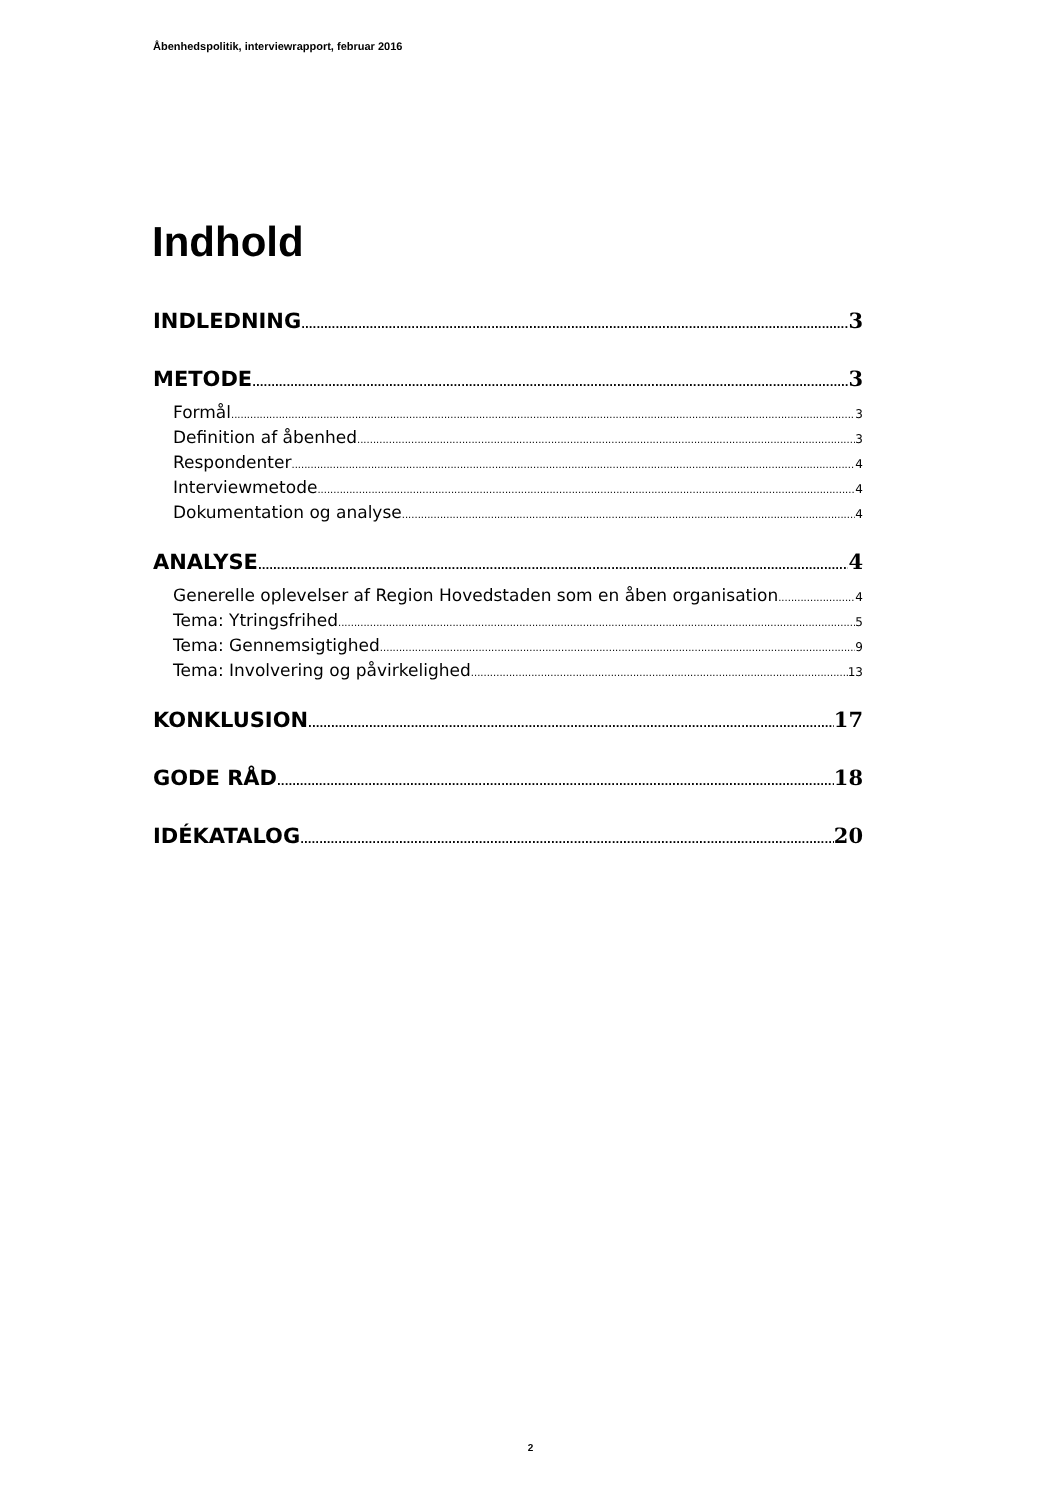Åbenhedspolitik, interviewrapport, februar 2016
Indhold
INDLEDNING 3
METODE 3
Formål 3
Definition af åbenhed 3
Respondenter 4
Interviewmetode 4
Dokumentation og analyse 4
ANALYSE 4
Generelle oplevelser af Region Hovedstaden som en åben organisation 4
Tema: Ytringsfrihed 5
Tema: Gennemsigtighed 9
Tema: Involvering og påvirkelighed 13
KONKLUSION 17
GODE RÅD 18
IDÉKATALOG 20
2